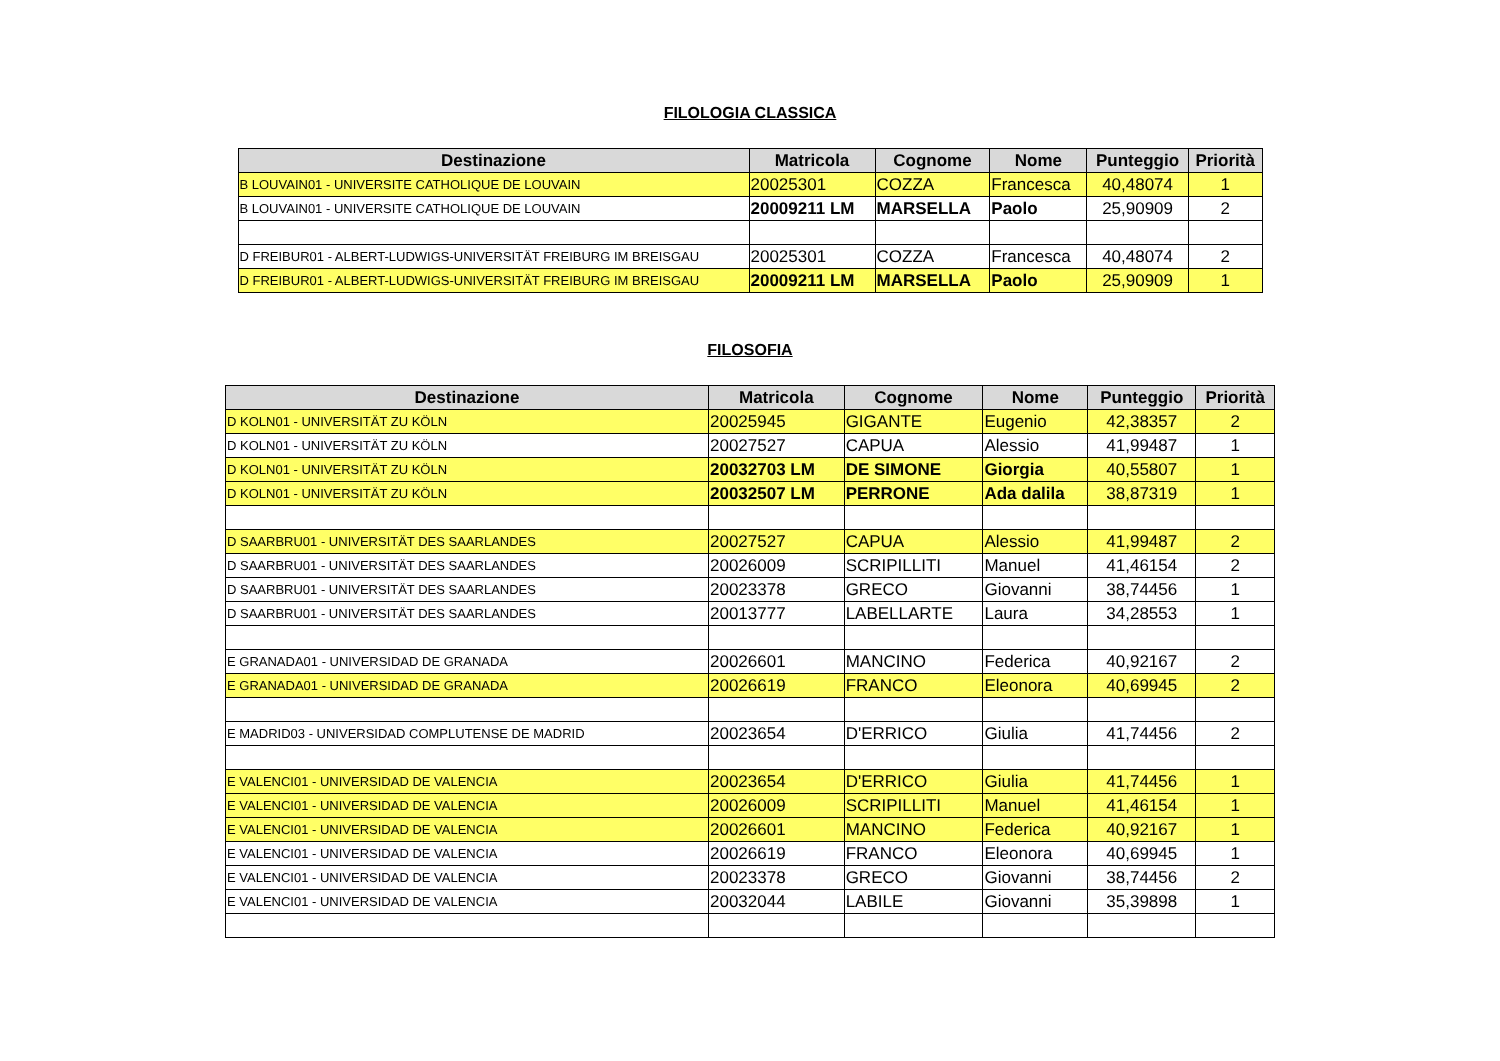FILOLOGIA CLASSICA
| Destinazione | Matricola | Cognome | Nome | Punteggio | Priorità |
| --- | --- | --- | --- | --- | --- |
| B LOUVAIN01 - UNIVERSITE CATHOLIQUE DE LOUVAIN | 20025301 | COZZA | Francesca | 40,48074 | 1 |
| B LOUVAIN01 - UNIVERSITE CATHOLIQUE DE LOUVAIN | 20009211 LM | MARSELLA | Paolo | 25,90909 | 2 |
| D FREIBUR01 - ALBERT-LUDWIGS-UNIVERSITÄT FREIBURG IM BREISGAU | 20025301 | COZZA | Francesca | 40,48074 | 2 |
| D FREIBUR01 - ALBERT-LUDWIGS-UNIVERSITÄT FREIBURG IM BREISGAU | 20009211 LM | MARSELLA | Paolo | 25,90909 | 1 |
FILOSOFIA
| Destinazione | Matricola | Cognome | Nome | Punteggio | Priorità |
| --- | --- | --- | --- | --- | --- |
| D KOLN01 - UNIVERSITÄT ZU KÖLN | 20025945 | GIGANTE | Eugenio | 42,38357 | 2 |
| D KOLN01 - UNIVERSITÄT ZU KÖLN | 20027527 | CAPUA | Alessio | 41,99487 | 1 |
| D KOLN01 - UNIVERSITÄT ZU KÖLN | 20032703 LM | DE SIMONE | Giorgia | 40,55807 | 1 |
| D KOLN01 - UNIVERSITÄT ZU KÖLN | 20032507 LM | PERRONE | Ada dalila | 38,87319 | 1 |
| D SAARBRU01 - UNIVERSITÄT DES SAARLANDES | 20027527 | CAPUA | Alessio | 41,99487 | 2 |
| D SAARBRU01 - UNIVERSITÄT DES SAARLANDES | 20026009 | SCRIPILLITI | Manuel | 41,46154 | 2 |
| D SAARBRU01 - UNIVERSITÄT DES SAARLANDES | 20023378 | GRECO | Giovanni | 38,74456 | 1 |
| D SAARBRU01 - UNIVERSITÄT DES SAARLANDES | 20013777 | LABELLARTE | Laura | 34,28553 | 1 |
| E GRANADA01 - UNIVERSIDAD DE GRANADA | 20026601 | MANCINO | Federica | 40,92167 | 2 |
| E GRANADA01 - UNIVERSIDAD DE GRANADA | 20026619 | FRANCO | Eleonora | 40,69945 | 2 |
| E MADRID03 - UNIVERSIDAD COMPLUTENSE DE MADRID | 20023654 | D'ERRICO | Giulia | 41,74456 | 2 |
| E VALENCI01 - UNIVERSIDAD DE VALENCIA | 20023654 | D'ERRICO | Giulia | 41,74456 | 1 |
| E VALENCI01 - UNIVERSIDAD DE VALENCIA | 20026009 | SCRIPILLITI | Manuel | 41,46154 | 1 |
| E VALENCI01 - UNIVERSIDAD DE VALENCIA | 20026601 | MANCINO | Federica | 40,92167 | 1 |
| E VALENCI01 - UNIVERSIDAD DE VALENCIA | 20026619 | FRANCO | Eleonora | 40,69945 | 1 |
| E VALENCI01 - UNIVERSIDAD DE VALENCIA | 20023378 | GRECO | Giovanni | 38,74456 | 2 |
| E VALENCI01 - UNIVERSIDAD DE VALENCIA | 20032044 | LABILE | Giovanni | 35,39898 | 1 |